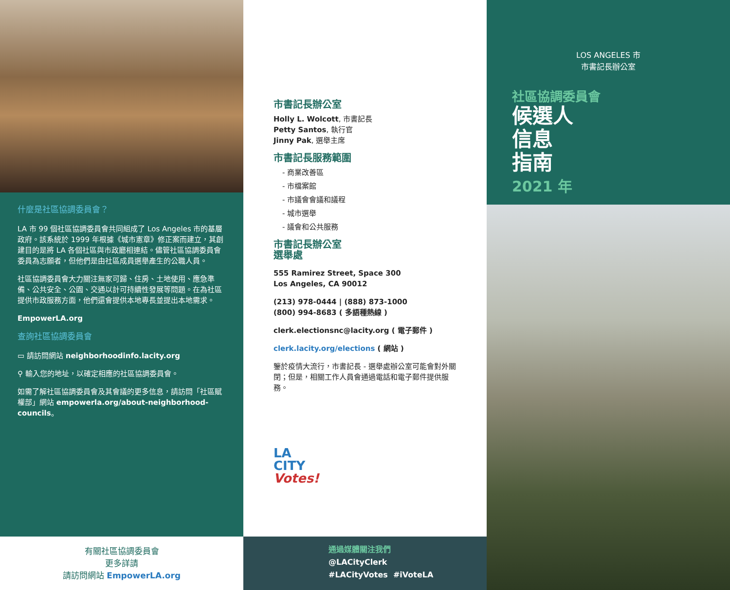什麼是社區協調委員會？
LA 市 99 個社區協調委員會共同組成了 Los Angeles 市的基層政府。該系統於 1999 年根據《城市憲章》修正案而建立，其創建目的是將 LA 各個社區與市政廳相連結。儘管社區協調委員會委員為志願者，但他們是由社區成員選舉產生的公職人員。
社區協調委員會大力關注無家可歸、住房、土地使用、應急準備、公共安全、公園、交通以計可持續性發展等問題。在為社區提供市政服務方面，他們還會提供本地專長並提出本地需求。
EmpowerLA.org
查詢社區協調委員會
▭ 請訪問網站 neighborhoodinfo.lacity.org
⚲ 輸入您的地址，以確定相應的社區協調委員會。
如需了解社區協調委員會及其會議的更多信息，請訪問「社區賦權部」網站 empowerla.org/about-neighborhood-councils。
有關社區協調委員會
更多詳請
請訪問網站 EmpowerLA.org
市書記長辦公室
Holly L. Wolcott, 市書記長
Petty Santos, 執行官
Jinny Pak, 選舉主席
市書記長服務範圍
- 商業改善區
- 市檔案館
- 市議會會議和議程
- 城市選舉
- 議會和公共服務
市書記長辦公室
選舉處
555 Ramirez Street, Space 300
Los Angeles, CA 90012
(213) 978-0444 | (888) 873-1000
(800) 994-8683 ( 多語種熱線 )
clerk.electionsnc@lacity.org ( 電子郵件 )
clerk.lacity.org/elections ( 網站 )
鑒於疫情大流行，市書記長 - 選舉處辦公室可能會對外關閉；但是，相關工作人員會通過電話和電子郵件提供服務。
LA
CITY
Votes!
通過媒體關注我們
@LACityClerk
#LACityVotes #iVoteLA
LOS ANGELES 市
市書記長辦公室
社區協調委員會
候選人
信息
指南
2021 年